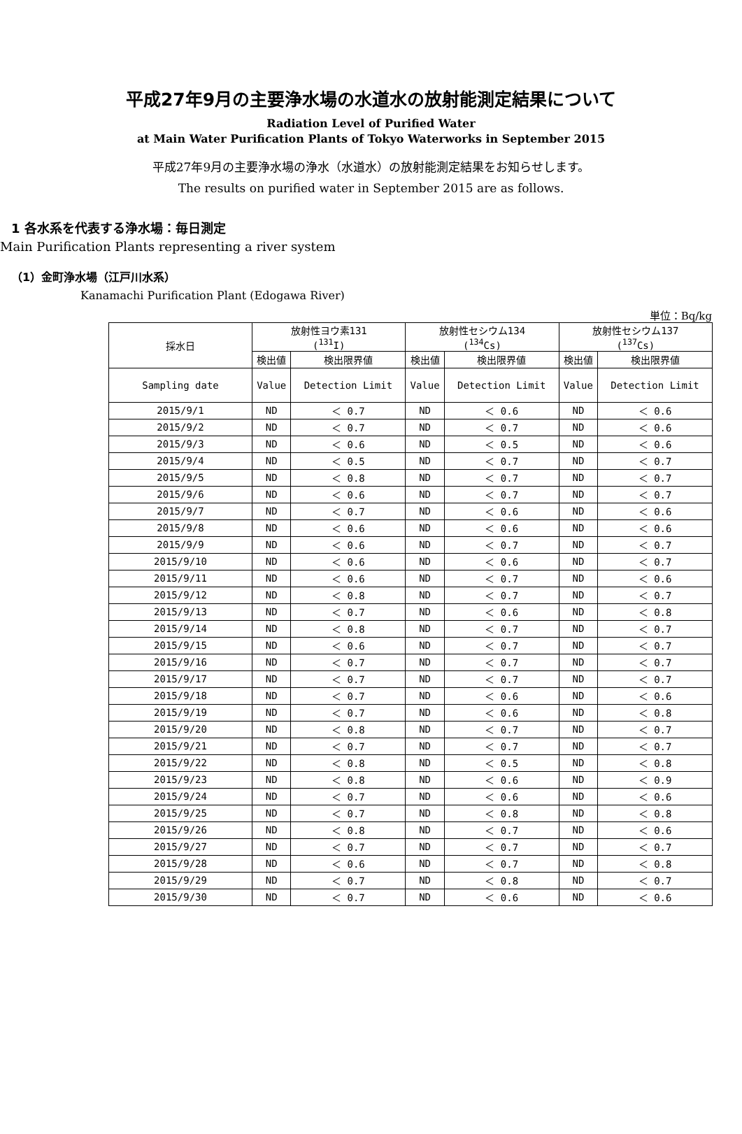平成27年9月の主要浄水場の水道水の放射能測定結果について
Radiation Level of Purified Water
at Main Water Purification Plants of Tokyo Waterworks in September 2015
平成27年9月の主要浄水場の浄水（水道水）の放射能測定結果をお知らせします。
The results on purified water in September 2015 are as follows.
1 各水系を代表する浄水場：毎日測定
Main Purification Plants representing a river system
（1）金町浄水場（江戸川水系）
Kanamachi Purification Plant (Edogawa River)
単位：Bq/kg
| 採水日 | 放射性ヨウ素131 (<sup>131</sup>I) | | 放射性セシウム134 (<sup>134</sup>Cs) | | 放射性セシウム137 (<sup>137</sup>Cs) | |
| --- | --- | --- | --- | --- | --- | --- |
| | 検出値 | 検出限界値 | 検出値 | 検出限界値 | 検出値 | 検出限界値 |
| Sampling date | Value | Detection Limit | Value | Detection Limit | Value | Detection Limit |
| 2015/9/1 | ND | ＜ 0.7 | ND | ＜ 0.6 | ND | ＜ 0.6 |
| 2015/9/2 | ND | ＜ 0.7 | ND | ＜ 0.7 | ND | ＜ 0.6 |
| 2015/9/3 | ND | ＜ 0.6 | ND | ＜ 0.5 | ND | ＜ 0.6 |
| 2015/9/4 | ND | ＜ 0.5 | ND | ＜ 0.7 | ND | ＜ 0.7 |
| 2015/9/5 | ND | ＜ 0.8 | ND | ＜ 0.7 | ND | ＜ 0.7 |
| 2015/9/6 | ND | ＜ 0.6 | ND | ＜ 0.7 | ND | ＜ 0.7 |
| 2015/9/7 | ND | ＜ 0.7 | ND | ＜ 0.6 | ND | ＜ 0.6 |
| 2015/9/8 | ND | ＜ 0.6 | ND | ＜ 0.6 | ND | ＜ 0.6 |
| 2015/9/9 | ND | ＜ 0.6 | ND | ＜ 0.7 | ND | ＜ 0.7 |
| 2015/9/10 | ND | ＜ 0.6 | ND | ＜ 0.6 | ND | ＜ 0.7 |
| 2015/9/11 | ND | ＜ 0.6 | ND | ＜ 0.7 | ND | ＜ 0.6 |
| 2015/9/12 | ND | ＜ 0.8 | ND | ＜ 0.7 | ND | ＜ 0.7 |
| 2015/9/13 | ND | ＜ 0.7 | ND | ＜ 0.6 | ND | ＜ 0.8 |
| 2015/9/14 | ND | ＜ 0.8 | ND | ＜ 0.7 | ND | ＜ 0.7 |
| 2015/9/15 | ND | ＜ 0.6 | ND | ＜ 0.7 | ND | ＜ 0.7 |
| 2015/9/16 | ND | ＜ 0.7 | ND | ＜ 0.7 | ND | ＜ 0.7 |
| 2015/9/17 | ND | ＜ 0.7 | ND | ＜ 0.7 | ND | ＜ 0.7 |
| 2015/9/18 | ND | ＜ 0.7 | ND | ＜ 0.6 | ND | ＜ 0.6 |
| 2015/9/19 | ND | ＜ 0.7 | ND | ＜ 0.6 | ND | ＜ 0.8 |
| 2015/9/20 | ND | ＜ 0.8 | ND | ＜ 0.7 | ND | ＜ 0.7 |
| 2015/9/21 | ND | ＜ 0.7 | ND | ＜ 0.7 | ND | ＜ 0.7 |
| 2015/9/22 | ND | ＜ 0.8 | ND | ＜ 0.5 | ND | ＜ 0.8 |
| 2015/9/23 | ND | ＜ 0.8 | ND | ＜ 0.6 | ND | ＜ 0.9 |
| 2015/9/24 | ND | ＜ 0.7 | ND | ＜ 0.6 | ND | ＜ 0.6 |
| 2015/9/25 | ND | ＜ 0.7 | ND | ＜ 0.8 | ND | ＜ 0.8 |
| 2015/9/26 | ND | ＜ 0.8 | ND | ＜ 0.7 | ND | ＜ 0.6 |
| 2015/9/27 | ND | ＜ 0.7 | ND | ＜ 0.7 | ND | ＜ 0.7 |
| 2015/9/28 | ND | ＜ 0.6 | ND | ＜ 0.7 | ND | ＜ 0.8 |
| 2015/9/29 | ND | ＜ 0.7 | ND | ＜ 0.8 | ND | ＜ 0.7 |
| 2015/9/30 | ND | ＜ 0.7 | ND | ＜ 0.6 | ND | ＜ 0.6 |